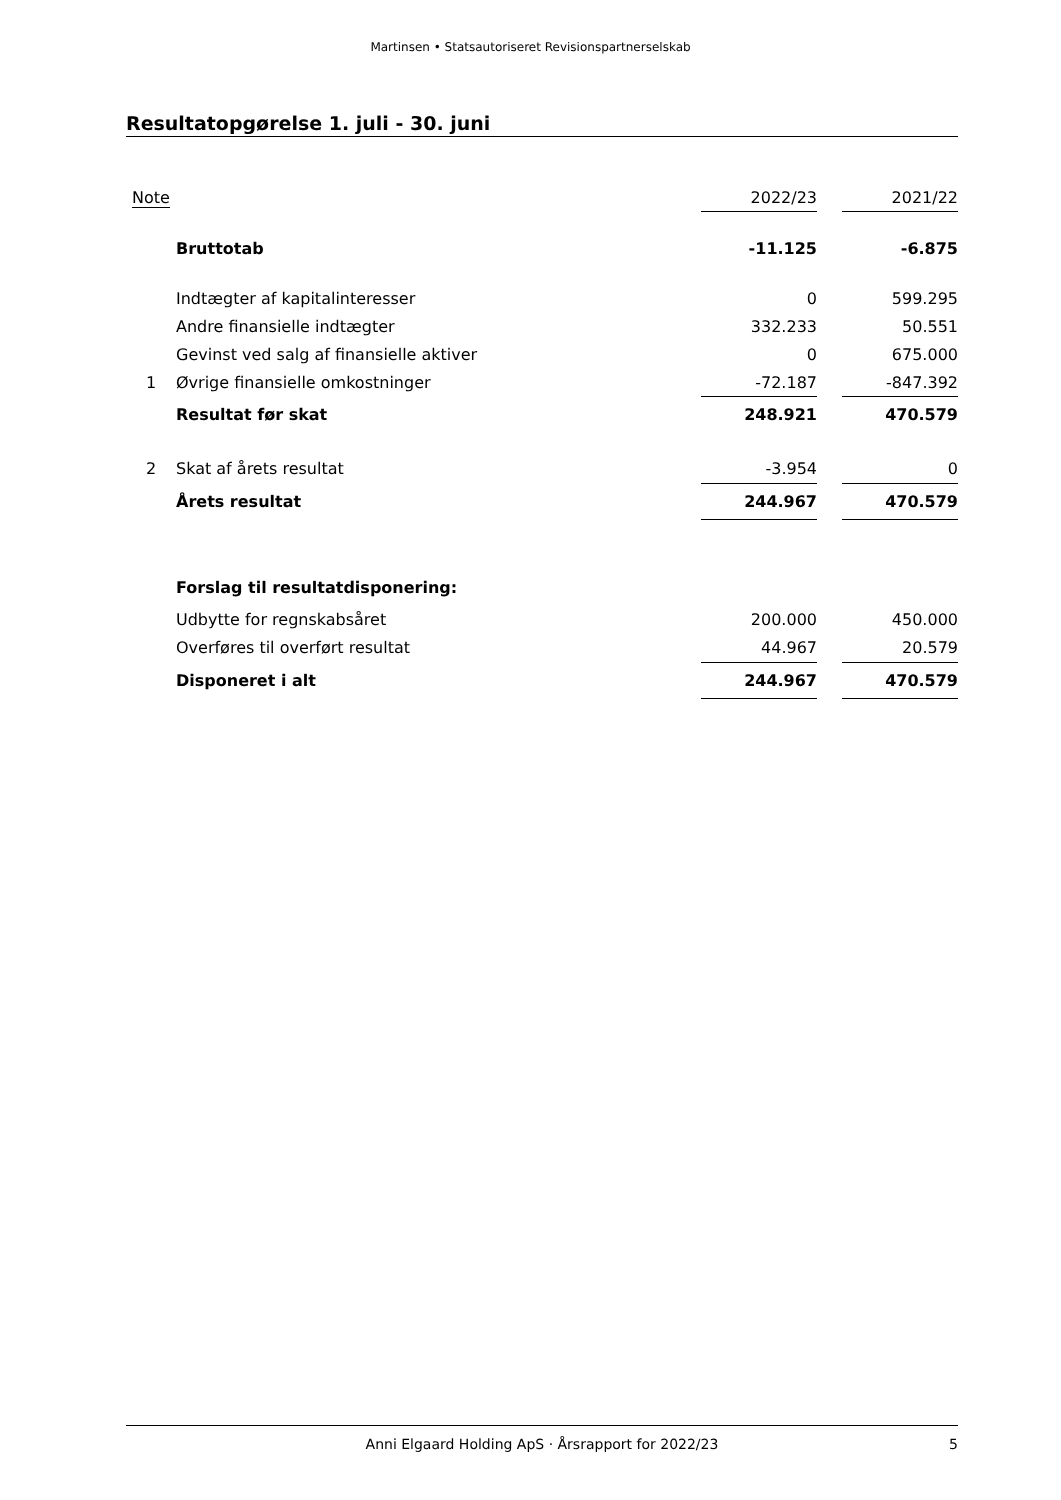Martinsen • Statsautoriseret Revisionspartnerselskab
Resultatopgørelse 1. juli - 30. juni
| Note | | 2022/23 | | 2021/22 |
| | Bruttotab | -11.125 | | -6.875 |
| | Indtægter af kapitalinteresser | 0 | | 599.295 |
| | Andre finansielle indtægter | 332.233 | | 50.551 |
| | Gevinst ved salg af finansielle aktiver | 0 | | 675.000 |
| 1 | Øvrige finansielle omkostninger | -72.187 | | -847.392 |
| | Resultat før skat | 248.921 | | 470.579 |
| 2 | Skat af årets resultat | -3.954 | | 0 |
| | Årets resultat | 244.967 | | 470.579 |
| | Forslag til resultatdisponering: | | | |
| | Udbytte for regnskabsåret | 200.000 | | 450.000 |
| | Overføres til overført resultat | 44.967 | | 20.579 |
| | Disponeret i alt | 244.967 | | 470.579 |
Anni Elgaard Holding ApS · Årsrapport for 2022/23 5